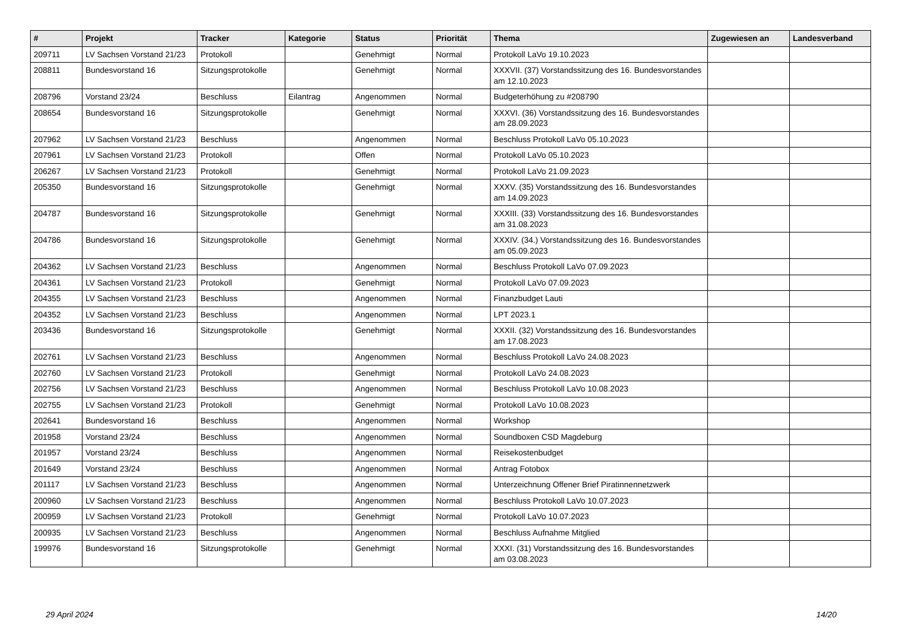| # | Projekt | Tracker | Kategorie | Status | Priorität | Thema | Zugewiesen an | Landesverband |
| --- | --- | --- | --- | --- | --- | --- | --- | --- |
| 209711 | LV Sachsen Vorstand 21/23 | Protokoll | | Genehmigt | Normal | Protokoll LaVo 19.10.2023 | | |
| 208811 | Bundesvorstand 16 | Sitzungsprotokolle | | Genehmigt | Normal | XXXVII. (37) Vorstandssitzung des 16. Bundesvorstandes am 12.10.2023 | | |
| 208796 | Vorstand 23/24 | Beschluss | Eilantrag | Angenommen | Normal | Budgeterhöhung zu #208790 | | |
| 208654 | Bundesvorstand 16 | Sitzungsprotokolle | | Genehmigt | Normal | XXXVI. (36) Vorstandssitzung des 16. Bundesvorstandes am 28.09.2023 | | |
| 207962 | LV Sachsen Vorstand 21/23 | Beschluss | | Angenommen | Normal | Beschluss Protokoll LaVo 05.10.2023 | | |
| 207961 | LV Sachsen Vorstand 21/23 | Protokoll | | Offen | Normal | Protokoll LaVo 05.10.2023 | | |
| 206267 | LV Sachsen Vorstand 21/23 | Protokoll | | Genehmigt | Normal | Protokoll LaVo 21.09.2023 | | |
| 205350 | Bundesvorstand 16 | Sitzungsprotokolle | | Genehmigt | Normal | XXXV. (35) Vorstandssitzung des 16. Bundesvorstandes am 14.09.2023 | | |
| 204787 | Bundesvorstand 16 | Sitzungsprotokolle | | Genehmigt | Normal | XXXIII. (33) Vorstandssitzung des 16. Bundesvorstandes am 31.08.2023 | | |
| 204786 | Bundesvorstand 16 | Sitzungsprotokolle | | Genehmigt | Normal | XXXIV. (34.) Vorstandssitzung des 16. Bundesvorstandes am 05.09.2023 | | |
| 204362 | LV Sachsen Vorstand 21/23 | Beschluss | | Angenommen | Normal | Beschluss Protokoll LaVo 07.09.2023 | | |
| 204361 | LV Sachsen Vorstand 21/23 | Protokoll | | Genehmigt | Normal | Protokoll LaVo 07.09.2023 | | |
| 204355 | LV Sachsen Vorstand 21/23 | Beschluss | | Angenommen | Normal | Finanzbudget Lauti | | |
| 204352 | LV Sachsen Vorstand 21/23 | Beschluss | | Angenommen | Normal | LPT 2023.1 | | |
| 203436 | Bundesvorstand 16 | Sitzungsprotokolle | | Genehmigt | Normal | XXXII. (32) Vorstandssitzung des 16. Bundesvorstandes am 17.08.2023 | | |
| 202761 | LV Sachsen Vorstand 21/23 | Beschluss | | Angenommen | Normal | Beschluss Protokoll LaVo 24.08.2023 | | |
| 202760 | LV Sachsen Vorstand 21/23 | Protokoll | | Genehmigt | Normal | Protokoll LaVo 24.08.2023 | | |
| 202756 | LV Sachsen Vorstand 21/23 | Beschluss | | Angenommen | Normal | Beschluss Protokoll LaVo 10.08.2023 | | |
| 202755 | LV Sachsen Vorstand 21/23 | Protokoll | | Genehmigt | Normal | Protokoll LaVo 10.08.2023 | | |
| 202641 | Bundesvorstand 16 | Beschluss | | Angenommen | Normal | Workshop | | |
| 201958 | Vorstand 23/24 | Beschluss | | Angenommen | Normal | Soundboxen CSD Magdeburg | | |
| 201957 | Vorstand 23/24 | Beschluss | | Angenommen | Normal | Reisekostenbudget | | |
| 201649 | Vorstand 23/24 | Beschluss | | Angenommen | Normal | Antrag Fotobox | | |
| 201117 | LV Sachsen Vorstand 21/23 | Beschluss | | Angenommen | Normal | Unterzeichnung Offener Brief Piratinnennetzwerk | | |
| 200960 | LV Sachsen Vorstand 21/23 | Beschluss | | Angenommen | Normal | Beschluss Protokoll LaVo 10.07.2023 | | |
| 200959 | LV Sachsen Vorstand 21/23 | Protokoll | | Genehmigt | Normal | Protokoll LaVo 10.07.2023 | | |
| 200935 | LV Sachsen Vorstand 21/23 | Beschluss | | Angenommen | Normal | Beschluss Aufnahme Mitglied | | |
| 199976 | Bundesvorstand 16 | Sitzungsprotokolle | | Genehmigt | Normal | XXXI. (31) Vorstandssitzung des 16. Bundesvorstandes am 03.08.2023 | | |
29 April 2024 14/20